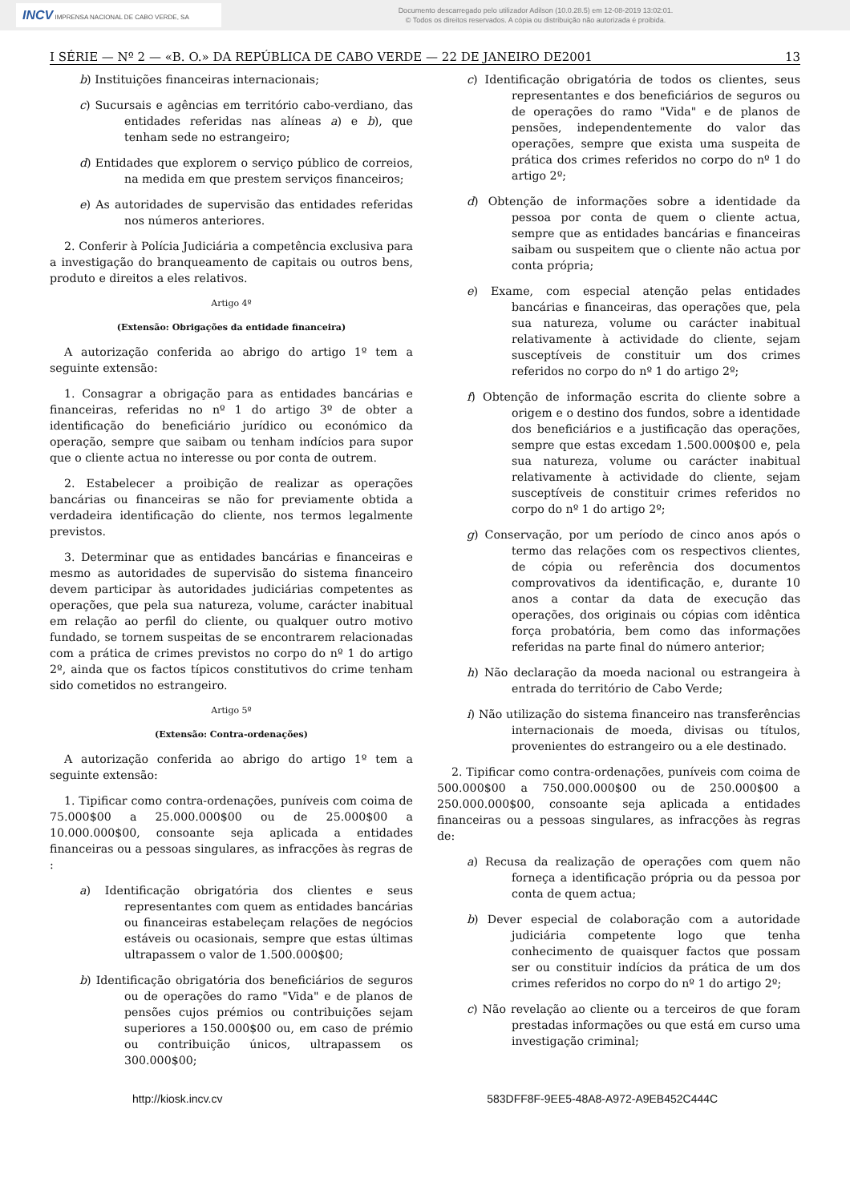INCV IMPRENSA NACIONAL DE CABO VERDE, SA
Documento descarregado pelo utilizador Adilson (10.0.28.5) em 12-08-2019 13:02:01.
© Todos os direitos reservados. A cópia ou distribuição não autorizada é proibida.
I SÉRIE — Nº 2 — «B. O.» DA REPÚBLICA DE CABO VERDE — 22 DE JANEIRO DE2001 13
b) Instituições financeiras internacionais;
c) Sucursais e agências em território cabo-verdiano, das entidades referidas nas alíneas a) e b), que tenham sede no estrangeiro;
d) Entidades que explorem o serviço público de correios, na medida em que prestem serviços financeiros;
e) As autoridades de supervisão das entidades referidas nos números anteriores.
2. Conferir à Polícia Judiciária a competência exclusiva para a investigação do branqueamento de capitais ou outros bens, produto e direitos a eles relativos.
Artigo 4º
(Extensão: Obrigações da entidade financeira)
A autorização conferida ao abrigo do artigo 1º tem a seguinte extensão:
1. Consagrar a obrigação para as entidades bancárias e financeiras, referidas no nº 1 do artigo 3º de obter a identificação do beneficiário jurídico ou económico da operação, sempre que saibam ou tenham indícios para supor que o cliente actua no interesse ou por conta de outrem.
2. Estabelecer a proibição de realizar as operações bancárias ou financeiras se não for previamente obtida a verdadeira identificação do cliente, nos termos legalmente previstos.
3. Determinar que as entidades bancárias e financeiras e mesmo as autoridades de supervisão do sistema financeiro devem participar às autoridades judiciárias competentes as operações, que pela sua natureza, volume, carácter inabitual em relação ao perfil do cliente, ou qualquer outro motivo fundado, se tornem suspeitas de se encontrarem relacionadas com a prática de crimes previstos no corpo do nº 1 do artigo 2º, ainda que os factos típicos constitutivos do crime tenham sido cometidos no estrangeiro.
Artigo 5º
(Extensão: Contra-ordenações)
A autorização conferida ao abrigo do artigo 1º tem a seguinte extensão:
1. Tipificar como contra-ordenações, puníveis com coima de 75.000$00 a 25.000.000$00 ou de 25.000$00 a 10.000.000$00, consoante seja aplicada a entidades financeiras ou a pessoas singulares, as infracções às regras de :
a) Identificação obrigatória dos clientes e seus representantes com quem as entidades bancárias ou financeiras estabeleçam relações de negócios estáveis ou ocasionais, sempre que estas últimas ultrapassem o valor de 1.500.000$00;
b) Identificação obrigatória dos beneficiários de seguros ou de operações do ramo "Vida" e de planos de pensões cujos prémios ou contribuições sejam superiores a 150.000$00 ou, em caso de prémio ou contribuição únicos, ultrapassem os 300.000$00;
c) Identificação obrigatória de todos os clientes, seus representantes e dos beneficiários de seguros ou de operações do ramo "Vida" e de planos de pensões, independentemente do valor das operações, sempre que exista uma suspeita de prática dos crimes referidos no corpo do nº 1 do artigo 2º;
d) Obtenção de informações sobre a identidade da pessoa por conta de quem o cliente actua, sempre que as entidades bancárias e financeiras saibam ou suspeitem que o cliente não actua por conta própria;
e) Exame, com especial atenção pelas entidades bancárias e financeiras, das operações que, pela sua natureza, volume ou carácter inabitual relativamente à actividade do cliente, sejam susceptíveis de constituir um dos crimes referidos no corpo do nº 1 do artigo 2º;
f) Obtenção de informação escrita do cliente sobre a origem e o destino dos fundos, sobre a identidade dos beneficiários e a justificação das operações, sempre que estas excedam 1.500.000$00 e, pela sua natureza, volume ou carácter inabitual relativamente à actividade do cliente, sejam susceptíveis de constituir crimes referidos no corpo do nº 1 do artigo 2º;
g) Conservação, por um período de cinco anos após o termo das relações com os respectivos clientes, de cópia ou referência dos documentos comprovativos da identificação, e, durante 10 anos a contar da data de execução das operações, dos originais ou cópias com idêntica força probatória, bem como das informações referidas na parte final do número anterior;
h) Não declaração da moeda nacional ou estrangeira à entrada do território de Cabo Verde;
i) Não utilização do sistema financeiro nas transferências internacionais de moeda, divisas ou títulos, provenientes do estrangeiro ou a ele destinado.
2. Tipificar como contra-ordenações, puníveis com coima de 500.000$00 a 750.000.000$00 ou de 250.000$00 a 250.000.000$00, consoante seja aplicada a entidades financeiras ou a pessoas singulares, as infracções às regras de:
a) Recusa da realização de operações com quem não forneça a identificação própria ou da pessoa por conta de quem actua;
b) Dever especial de colaboração com a autoridade judiciária competente logo que tenha conhecimento de quaisquer factos que possam ser ou constituir indícios da prática de um dos crimes referidos no corpo do nº 1 do artigo 2º;
c) Não revelação ao cliente ou a terceiros de que foram prestadas informações ou que está em curso uma investigação criminal;
http://kiosk.incv.cv 583DFF8F-9EE5-48A8-A972-A9EB452C444C